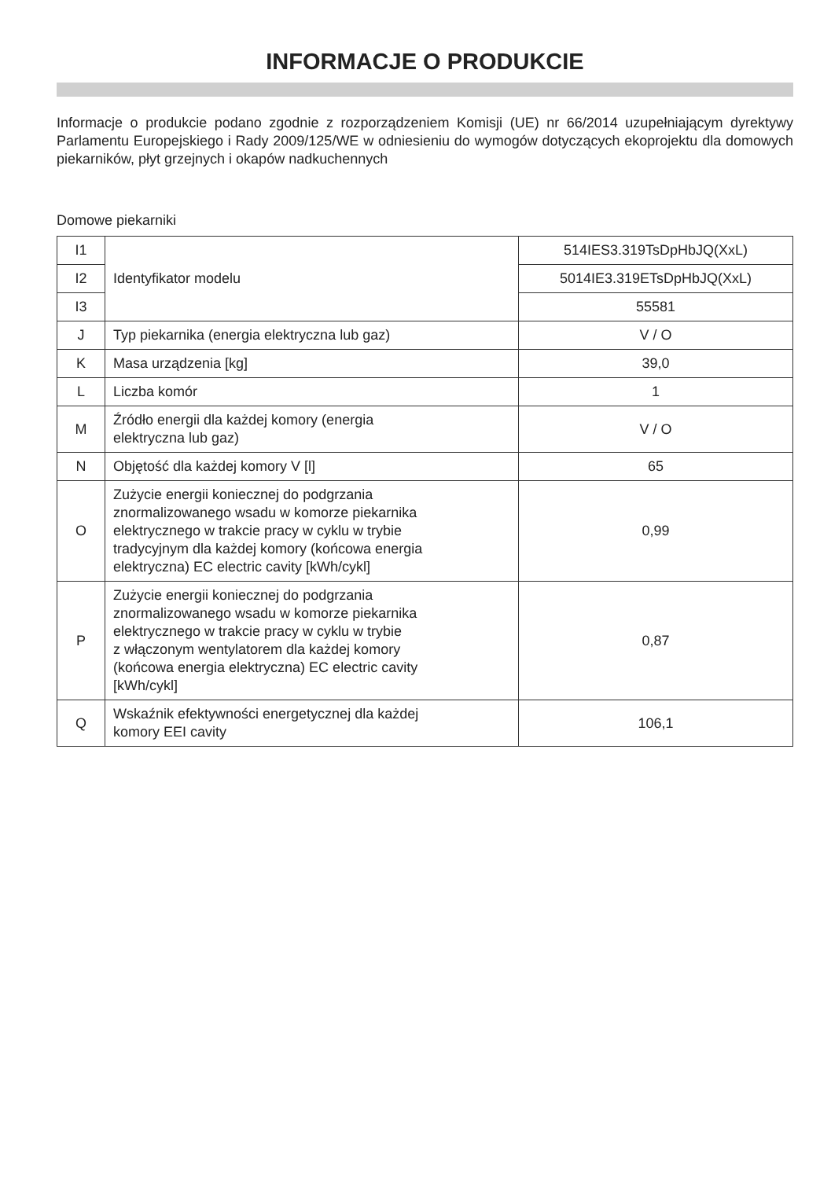INFORMACJE O PRODUKCIE
Informacje o produkcie podano zgodnie z rozporządzeniem Komisji (UE) nr 66/2014 uzupełniającym dyrektywy Parlamentu Europejskiego i Rady 2009/125/WE w odniesieniu do wymogów dotyczących ekoprojektu dla domowych piekarników, płyt grzejnych i okapów nadkuchennych
Domowe piekarniki
| I1 | Identyfikator modelu | 514IES3.319TsDpHbJQ(XxL) |
| I2 | | 5014IE3.319ETsDpHbJQ(XxL) |
| I3 | | 55581 |
| J | Typ piekarnika (energia elektryczna lub gaz) | V / O |
| K | Masa urządzenia [kg] | 39,0 |
| L | Liczba komór | 1 |
| M | Źródło energii dla każdej komory (energia elektryczna lub gaz) | V / O |
| N | Objętość dla każdej komory V [l] | 65 |
| O | Zużycie energii koniecznej do podgrzania znormalizowanego wsadu w komorze piekarnika elektrycznego w trakcie pracy w cyklu w trybie tradycyjnym dla każdej komory (końcowa energia elektryczna) EC electric cavity [kWh/cykl] | 0,99 |
| P | Zużycie energii koniecznej do podgrzania znormalizowanego wsadu w komorze piekarnika elektrycznego w trakcie pracy w cyklu w trybie z włączonym wentylatorem dla każdej komory (końcowa energia elektryczna) EC electric cavity [kWh/cykl] | 0,87 |
| Q | Wskaźnik efektywności energetycznej dla każdej komory EEI cavity | 106,1 |